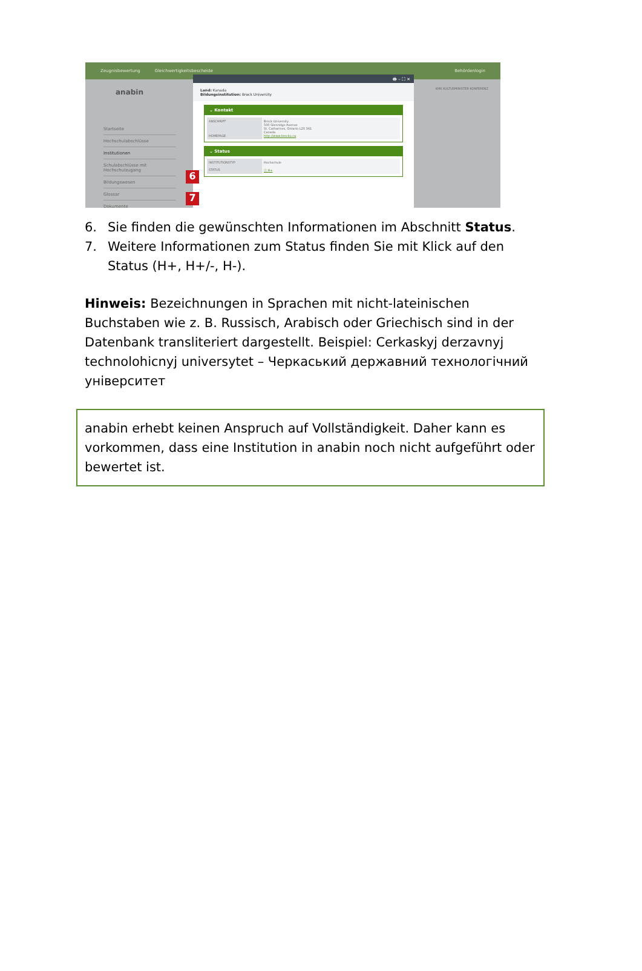Zeugnisbewertung Gleichwertigkeitsbescheide Behördenlogin
anabin KMK KULTUSMINISTER KONFERENZ
Startseite
Hochschulabschlüsse
Institutionen
Schulabschlüsse mit Hochschulzugang
Bildungswesen
Glossar
Dokumente
🖶 – ⛶ ✕
Land: Kanada
Bildungsinstitution: Brock University
⌄ Kontakt
ANSCHRIFT
HOMEPAGE
Brock University
500 Glenridge Avenue
St. Catharines, Ontario L2S 3A1
Canada
http://www.brocku.ca
⌄ Status
INSTITUTIONSTYP
STATUS
Hochschule
ⓘ H+
6
7
6. Sie finden die gewünschten Informationen im Abschnitt Status.
7. Weitere Informationen zum Status finden Sie mit Klick auf den Status (H+, H+/-, H-).
Hinweis: Bezeichnungen in Sprachen mit nicht-lateinischen Buchstaben wie z. B. Russisch, Arabisch oder Griechisch sind in der Datenbank transliteriert dargestellt. Beispiel: Cerkaskyj derzavnyj technolohicnyj universytet – Черкаський державний технологічний університет
anabin erhebt keinen Anspruch auf Vollständigkeit. Daher kann es vorkommen, dass eine Institution in anabin noch nicht aufgeführt oder bewertet ist.